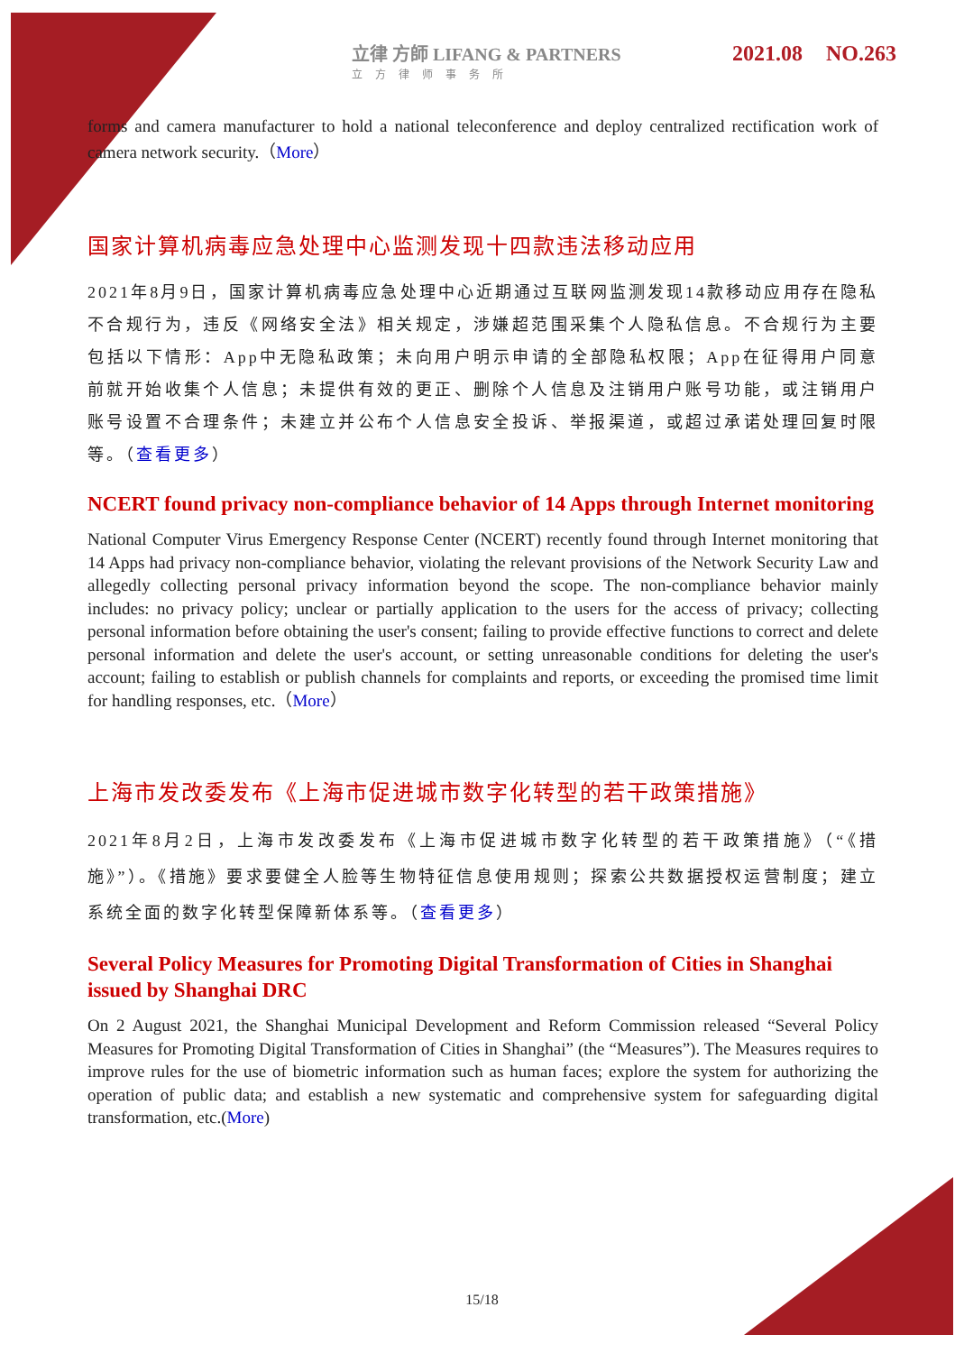立律 方師 LIFANG & PARTNERS
立方律师事务所
2021.08 NO.263
forms and camera manufacturer to hold a national teleconference and deploy centralized rectification work of camera network security.（More）
国家计算机病毒应急处理中心监测发现十四款违法移动应用
2021年8月9日，国家计算机病毒应急处理中心近期通过互联网监测发现14款移动应用存在隐私不合规行为，违反《网络安全法》相关规定，涉嫌超范围采集个人隐私信息。不合规行为主要包括以下情形：App中无隐私政策；未向用户明示申请的全部隐私权限；App在征得用户同意前就开始收集个人信息；未提供有效的更正、删除个人信息及注销用户账号功能，或注销用户账号设置不合理条件；未建立并公布个人信息安全投诉、举报渠道，或超过承诺处理回复时限等。（查看更多）
NCERT found privacy non-compliance behavior of 14 Apps through Internet monitoring
National Computer Virus Emergency Response Center (NCERT) recently found through Internet monitoring that 14 Apps had privacy non-compliance behavior, violating the relevant provisions of the Network Security Law and allegedly collecting personal privacy information beyond the scope. The non-compliance behavior mainly includes: no privacy policy; unclear or partially application to the users for the access of privacy; collecting personal information before obtaining the user's consent; failing to provide effective functions to correct and delete personal information and delete the user's account, or setting unreasonable conditions for deleting the user's account; failing to establish or publish channels for complaints and reports, or exceeding the promised time limit for handling responses, etc.（More）
上海市发改委发布《上海市促进城市数字化转型的若干政策措施》
2021年8月2日，上海市发改委发布《上海市促进城市数字化转型的若干政策措施》（“《措施》”）。《措施》要求要健全人脸等生物特征信息使用规则；探索公共数据授权运营制度；建立系统全面的数字化转型保障新体系等。（查看更多）
Several Policy Measures for Promoting Digital Transformation of Cities in Shanghai issued by Shanghai DRC
On 2 August 2021, the Shanghai Municipal Development and Reform Commission released “Several Policy Measures for Promoting Digital Transformation of Cities in Shanghai” (the “Measures”). The Measures requires to improve rules for the use of biometric information such as human faces; explore the system for authorizing the operation of public data; and establish a new systematic and comprehensive system for safeguarding digital transformation, etc.(More)
15/18